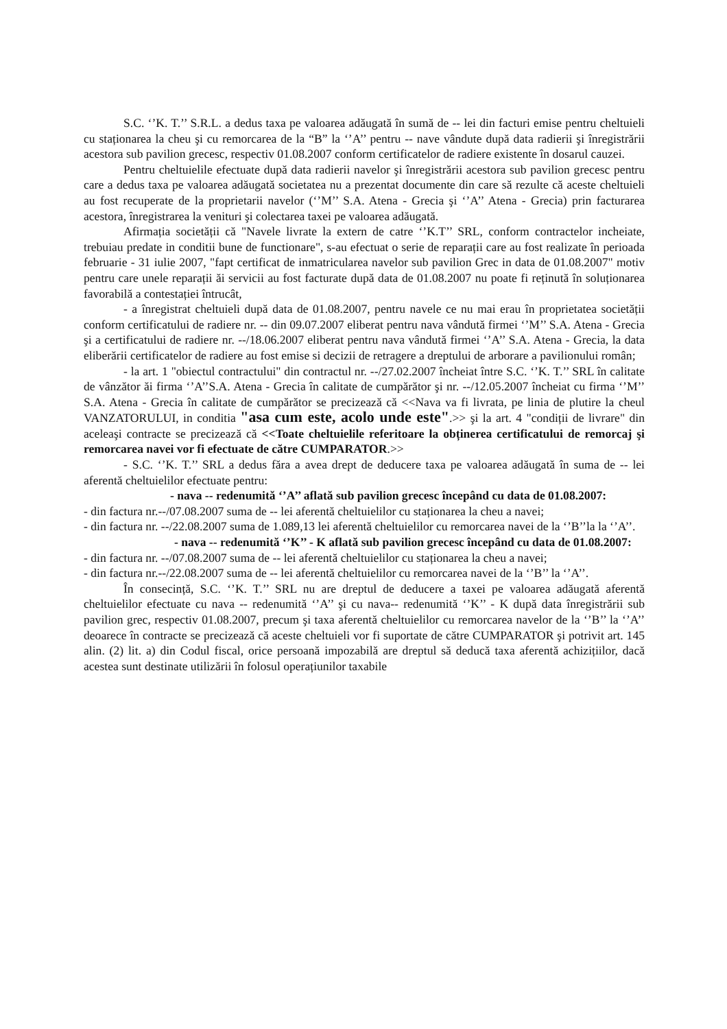S.C. ‘’K. T.’’ S.R.L. a dedus taxa pe valoarea adăugată în sumă de -- lei din facturi emise pentru cheltuieli cu staționarea la cheu şi cu remorcarea de la “B” la ‘’A’’ pentru -- nave vândute după data radierii şi înregistrării acestora sub pavilion grecesc, respectiv 01.08.2007 conform certificatelor de radiere existente în dosarul cauzei.
Pentru cheltuielile efectuate după data radierii navelor şi înregistrării acestora sub pavilion grecesc pentru care a dedus taxa pe valoarea adăugată societatea nu a prezentat documente din care să rezulte că aceste cheltuieli au fost recuperate de la proprietarii navelor (‘’M’’ S.A. Atena - Grecia şi ‘’A’’ Atena - Grecia) prin facturarea acestora, înregistrarea la venituri şi colectarea taxei pe valoarea adăugată.
Afirmația societății că "Navele livrate la extern de catre ‘’K.T’’ SRL, conform contractelor incheiate, trebuiau predate in conditii bune de functionare", s-au efectuat o serie de reparații care au fost realizate în perioada februarie - 31 iulie 2007, "fapt certificat de inmatricularea navelor sub pavilion Grec in data de 01.08.2007" motiv pentru care unele reparații ăi servicii au fost facturate după data de 01.08.2007 nu poate fi reținută în soluționarea favorabilă a contestației întrucât,
- a înregistrat cheltuieli după data de 01.08.2007, pentru navele ce nu mai erau în proprietatea societății conform certificatului de radiere nr. -- din 09.07.2007 eliberat pentru nava vândută firmei ‘’M’’ S.A. Atena - Grecia şi a certificatului de radiere nr. --/18.06.2007 eliberat pentru nava vândută firmei ‘’A’’ S.A. Atena - Grecia, la data eliberării certificatelor de radiere au fost emise si decizii de retragere a dreptului de arborare a pavilionului român;
- la art. 1 "obiectul contractului" din contractul nr. --/27.02.2007 încheiat între S.C. ‘’K. T.’’ SRL în calitate de vânzător ăi firma ‘’A’’S.A. Atena - Grecia în calitate de cumpărător şi nr. --/12.05.2007 încheiat cu firma ‘’M’’ S.A. Atena - Grecia în calitate de cumpărător se precizează că <<Nava va fi livrata, pe linia de plutire la cheul VANZATORULUI, in conditia "asa cum este, acolo unde este".>> şi la art. 4 "condiții de livrare" din aceleaşi contracte se precizează că <<Toate cheltuielile referitoare la obținerea certificatului de remorcaj şi remorcarea navei vor fi efectuate de către CUMPARATOR.>>
- S.C. ‘’K. T.’’ SRL a dedus făra a avea drept de deducere taxa pe valoarea adăugată în suma de -- lei aferentă cheltuielilor efectuate pentru:
- nava -- redenumită ‘’A’’ aflată sub pavilion grecesc începând cu data de 01.08.2007:
- din factura nr.--/07.08.2007 suma de -- lei aferentă cheltuielilor cu staționarea la cheu a navei;
- din factura nr. --/22.08.2007 suma de 1.089,13 lei aferentă cheltuielilor cu remorcarea navei de la ‘’B’’la la ‘’A’’.
- nava -- redenumită ‘’K’’ - K aflată sub pavilion grecesc începând cu data de 01.08.2007:
- din factura nr. --/07.08.2007 suma de -- lei aferentă cheltuielilor cu staționarea la cheu a navei;
- din factura nr.--/22.08.2007 suma de -- lei aferentă cheltuielilor cu remorcarea navei de la ‘’B’’ la ‘’A’’.
În consecință, S.C. ‘’K. T.’’ SRL nu are dreptul de deducere a taxei pe valoarea adăugată aferentă cheltuielilor efectuate cu nava -- redenumită ‘’A’’ şi cu nava-- redenumită ‘’K’’ - K după data înregistrării sub pavilion grec, respectiv 01.08.2007, precum şi taxa aferentă cheltuielilor cu remorcarea navelor de la ‘’B’’ la ‘’A’’ deoarece în contracte se precizează că aceste cheltuieli vor fi suportate de către CUMPARATOR şi potrivit art. 145 alin. (2) lit. a) din Codul fiscal, orice persoană impozabilă are dreptul să deducă taxa aferentă achizițiilor, dacă acestea sunt destinate utilizării în folosul operațiunilor taxabile